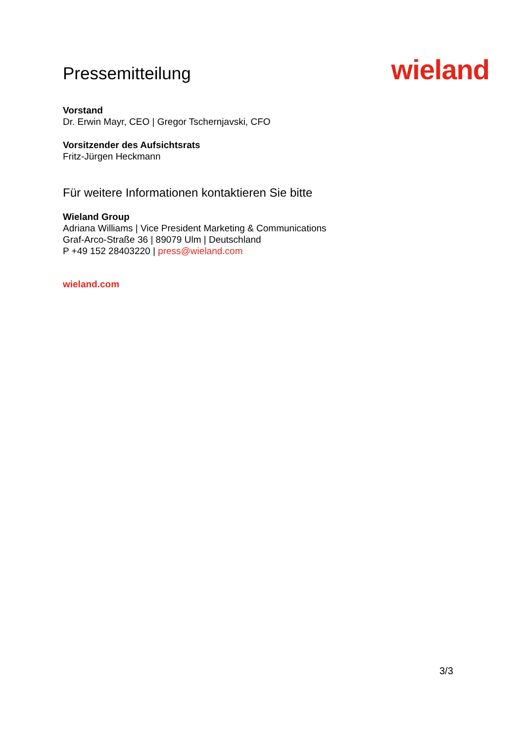Pressemitteilung
wieland
Vorstand
Dr. Erwin Mayr, CEO | Gregor Tschernjavski, CFO
Vorsitzender des Aufsichtsrats
Fritz-Jürgen Heckmann
Für weitere Informationen kontaktieren Sie bitte
Wieland Group
Adriana Williams | Vice President Marketing & Communications
Graf-Arco-Straße 36 | 89079 Ulm | Deutschland
P +49 152 28403220 | press@wieland.com
wieland.com
3/3